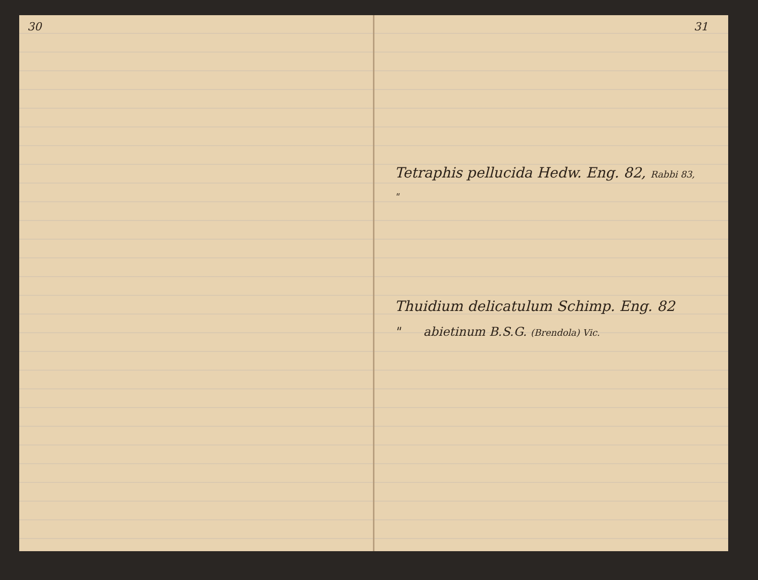30 31
Tetraphis pellucida Hedw. Eng. 82, Rabbi 83,
"
Thuidium delicatulum Schimp. Eng. 82
" abietinum B.S.G. (Brendola) Vic.